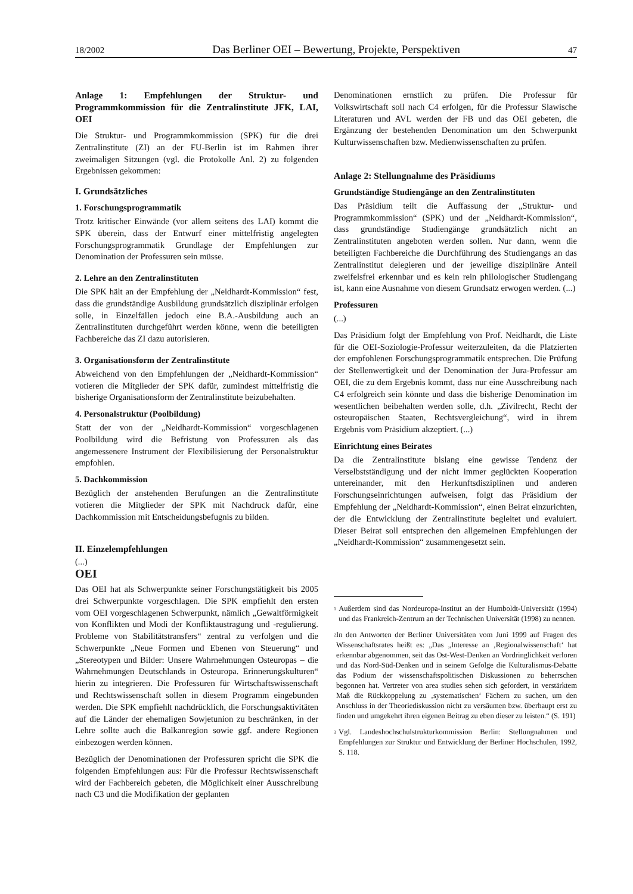18/2002 Das Berliner OEI – Bewertung, Projekte, Perspektiven 47
Anlage 1: Empfehlungen der Struktur- und Programmkommission für die Zentralinstitute JFK, LAI, OEI
Die Struktur- und Programmkommission (SPK) für die drei Zentralinstitute (ZI) an der FU-Berlin ist im Rahmen ihrer zweimaligen Sitzungen (vgl. die Protokolle Anl. 2) zu folgenden Ergebnissen gekommen:
I. Grundsätzliches
1. Forschungsprogrammatik
Trotz kritischer Einwände (vor allem seitens des LAI) kommt die SPK überein, dass der Entwurf einer mittelfristig angelegten Forschungsprogrammatik Grundlage der Empfehlungen zur Denomination der Professuren sein müsse.
2. Lehre an den Zentralinstituten
Die SPK hält an der Empfehlung der „Neidhardt-Kommission“ fest, dass die grundständige Ausbildung grundsätzlich disziplinär erfolgen solle, in Einzelfällen jedoch eine B.A.-Ausbildung auch an Zentralinstituten durchgeführt werden könne, wenn die beteiligten Fachbereiche das ZI dazu autorisieren.
3. Organisationsform der Zentralinstitute
Abweichend von den Empfehlungen der „Neidhardt-Kommission“ votieren die Mitglieder der SPK dafür, zumindest mittelfristig die bisherige Organisationsform der Zentralinstitute beizubehalten.
4. Personalstruktur (Poolbildung)
Statt der von der „Neidhardt-Kommission“ vorgeschlagenen Poolbildung wird die Befristung von Professuren als das angemessenere Instrument der Flexibilisierung der Personalstruktur empfohlen.
5. Dachkommission
Bezüglich der anstehenden Berufungen an die Zentralinstitute votieren die Mitglieder der SPK mit Nachdruck dafür, eine Dachkommission mit Entscheidungsbefugnis zu bilden.
II. Einzelempfehlungen
(...)
OEI
Das OEI hat als Schwerpunkte seiner Forschungstätigkeit bis 2005 drei Schwerpunkte vorgeschlagen. Die SPK empfiehlt den ersten vom OEI vorgeschlagenen Schwerpunkt, nämlich „Gewaltförmigkeit von Konflikten und Modi der Konfliktaustragung und -regulierung. Probleme von Stabilitätstransfers“ zentral zu verfolgen und die Schwerpunkte „Neue Formen und Ebenen von Steuerung“ und „Stereotypen und Bilder: Unsere Wahrnehmungen Osteuropas – die Wahrnehmungen Deutschlands in Osteuropa. Erinnerungskulturen“ hierin zu integrieren. Die Professuren für Wirtschaftswissenschaft und Rechtswissenschaft sollen in diesem Programm eingebunden werden. Die SPK empfiehlt nachdrücklich, die Forschungsaktivitäten auf die Länder der ehemaligen Sowjetunion zu beschränken, in der Lehre sollte auch die Balkanregion sowie ggf. andere Regionen einbezogen werden können.
Bezüglich der Denominationen der Professuren spricht die SPK die folgenden Empfehlungen aus: Für die Professur Rechtswissenschaft wird der Fachbereich gebeten, die Möglichkeit einer Ausschreibung nach C3 und die Modifikation der geplanten
Denominationen ernstlich zu prüfen. Die Professur für Volkswirtschaft soll nach C4 erfolgen, für die Professur Slawische Literaturen und AVL werden der FB und das OEI gebeten, die Ergänzung der bestehenden Denomination um den Schwerpunkt Kulturwissenschaften bzw. Medienwissenschaften zu prüfen.
Anlage 2: Stellungnahme des Präsidiums
Grundständige Studiengänge an den Zentralinstituten
Das Präsidium teilt die Auffassung der „Struktur- und Programmkommission“ (SPK) und der „Neidhardt-Kommission“, dass grundständige Studiengänge grundsätzlich nicht an Zentralinstituten angeboten werden sollen. Nur dann, wenn die beteiligten Fachbereiche die Durchführung des Studiengangs an das Zentralinstitut delegieren und der jeweilige disziplinäre Anteil zweifelsfrei erkennbar und es kein rein philologischer Studiengang ist, kann eine Ausnahme von diesem Grundsatz erwogen werden. (...)
Professuren
(...)
Das Präsidium folgt der Empfehlung von Prof. Neidhardt, die Liste für die OEI-Soziologie-Professur weiterzuleiten, da die Platzierten der empfohlenen Forschungsprogrammatik entsprechen. Die Prüfung der Stellenwertigkeit und der Denomination der Jura-Professur am OEI, die zu dem Ergebnis kommt, dass nur eine Ausschreibung nach C4 erfolgreich sein könnte und dass die bisherige Denomination im wesentlichen beibehalten werden solle, d.h. „Zivilrecht, Recht der osteuropäischen Staaten, Rechtsvergleichung“, wird in ihrem Ergebnis vom Präsidium akzeptiert. (...)
Einrichtung eines Beirates
Da die Zentralinstitute bislang eine gewisse Tendenz der Verselbstständigung und der nicht immer geglückten Kooperation untereinander, mit den Herkunftsdisziplinen und anderen Forschungseinrichtungen aufweisen, folgt das Präsidium der Empfehlung der „Neidhardt-Kommission“, einen Beirat einzurichten, der die Entwicklung der Zentralinstitute begleitet und evaluiert. Dieser Beirat soll entsprechen den allgemeinen Empfehlungen der „Neidhardt-Kommission“ zusammengesetzt sein.
<sup>1</sup> Außerdem sind das Nordeuropa-Institut an der Humboldt-Universität (1994) und das Frankreich-Zentrum an der Technischen Universität (1998) zu nennen.
<sup>2</sup> In den Antworten der Berliner Universitäten vom Juni 1999 auf Fragen des Wissenschaftsrates heißt es: „Das „Interesse an ‚Regionalwissenschaft‘ hat erkennbar abgenommen, seit das Ost-West-Denken an Vordringlichkeit verloren und das Nord-Süd-Denken und in seinem Gefolge die Kulturalismus-Debatte das Podium der wissenschaftspolitischen Diskussionen zu beherrschen begonnen hat. Vertreter von area studies sehen sich gefordert, in verstärktem Maß die Rückkoppelung zu ‚systematischen‘ Fächern zu suchen, um den Anschluss in der Theoriediskussion nicht zu versäumen bzw. überhaupt erst zu finden und umgekehrt ihren eigenen Beitrag zu eben dieser zu leisten.“ (S. 191)
<sup>3</sup> Vgl. Landeshochschulstrukturkommission Berlin: Stellungnahmen und Empfehlungen zur Struktur und Entwicklung der Berliner Hochschulen, 1992, S. 118.